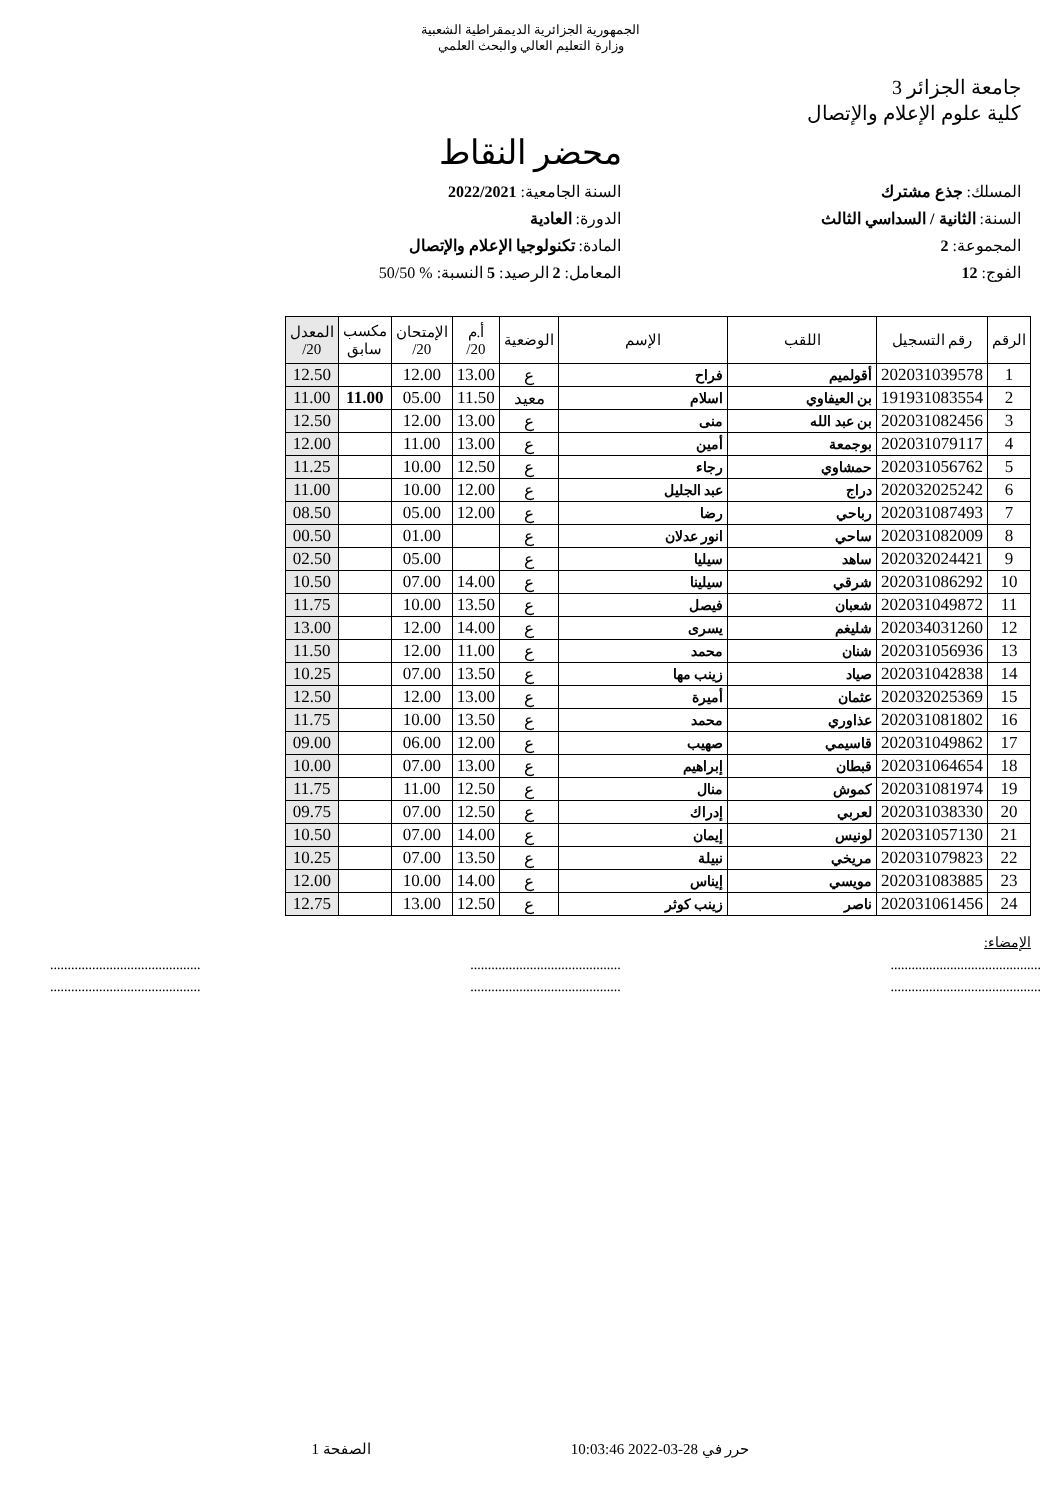الجمهورية الجزائرية الديمقراطية الشعبية
وزارة التعليم العالي والبحث العلمي
جامعة الجزائر 3
كلية علوم الإعلام والإتصال
محضر النقاط
المسلك: جذع مشترك
السنة الجامعية: 2022/2021
السنة: الثانية / السداسي الثالث
الدورة: العادية
المجموعة: 2
المادة: تكنولوجيا الإعلام والإتصال
الفوج: 12
المعامل: 2 الرصيد: 5 النسبة: % 50/50
| الرقم | رقم التسجيل | اللقب | الإسم | الوضعية | أ.م 20/ | الإمتحان 20/ | مكسب سابق | المعدل 20/ |
| --- | --- | --- | --- | --- | --- | --- | --- | --- |
| 1 | 202031039578 | أقولميم | فراح | ع | 13.00 | 12.00 | | 12.50 |
| 2 | 191931083554 | بن العيفاوي | اسلام | معيد | 11.50 | 05.00 | 11.00 | 11.00 |
| 3 | 202031082456 | بن عبد الله | منى | ع | 13.00 | 12.00 | | 12.50 |
| 4 | 202031079117 | بوجمعة | أمين | ع | 13.00 | 11.00 | | 12.00 |
| 5 | 202031056762 | حمشاوي | رجاء | ع | 12.50 | 10.00 | | 11.25 |
| 6 | 202032025242 | دراج | عبد الجليل | ع | 12.00 | 10.00 | | 11.00 |
| 7 | 202031087493 | رباحي | رضا | ع | 12.00 | 05.00 | | 08.50 |
| 8 | 202031082009 | ساحي | انور عدلان | ع | | 01.00 | | 00.50 |
| 9 | 202032024421 | ساهد | سيليا | ع | | 05.00 | | 02.50 |
| 10 | 202031086292 | شرقي | سيلينا | ع | 14.00 | 07.00 | | 10.50 |
| 11 | 202031049872 | شعبان | فيصل | ع | 13.50 | 10.00 | | 11.75 |
| 12 | 202034031260 | شليغم | يسرى | ع | 14.00 | 12.00 | | 13.00 |
| 13 | 202031056936 | شنان | محمد | ع | 11.00 | 12.00 | | 11.50 |
| 14 | 202031042838 | صياد | زينب مها | ع | 13.50 | 07.00 | | 10.25 |
| 15 | 202032025369 | عثمان | أميرة | ع | 13.00 | 12.00 | | 12.50 |
| 16 | 202031081802 | عذاوري | محمد | ع | 13.50 | 10.00 | | 11.75 |
| 17 | 202031049862 | قاسيمي | صهيب | ع | 12.00 | 06.00 | | 09.00 |
| 18 | 202031064654 | قبطان | إبراهيم | ع | 13.00 | 07.00 | | 10.00 |
| 19 | 202031081974 | كموش | منال | ع | 12.50 | 11.00 | | 11.75 |
| 20 | 202031038330 | لعربي | إدراك | ع | 12.50 | 07.00 | | 09.75 |
| 21 | 202031057130 | لونيس | إيمان | ع | 14.00 | 07.00 | | 10.50 |
| 22 | 202031079823 | مريخي | نبيلة | ع | 13.50 | 07.00 | | 10.25 |
| 23 | 202031083885 | مويسي | إيناس | ع | 14.00 | 10.00 | | 12.00 |
| 24 | 202031061456 | ناصر | زينب كوثر | ع | 12.50 | 13.00 | | 12.75 |
الإمضاء:
........................................... ........................................... ...........................................
........................................... ........................................... ...........................................
حرر في 28-03-2022 10:03:46 الصفحة 1